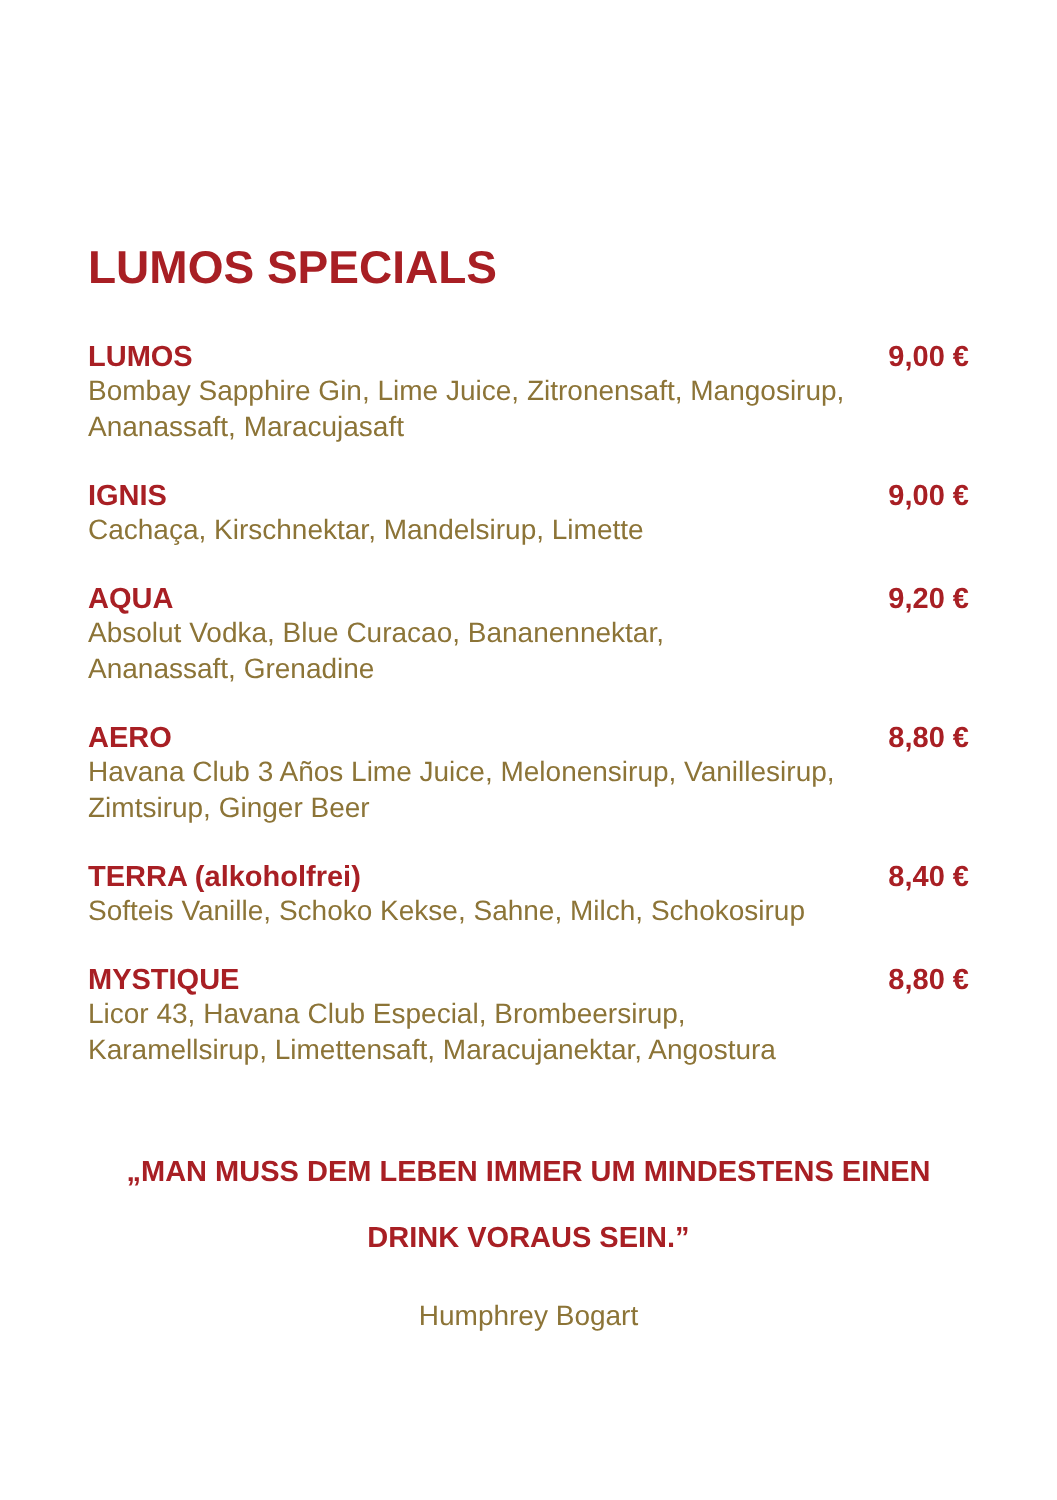LUMOS SPECIALS
LUMOS 9,00 €
Bombay Sapphire Gin, Lime Juice, Zitronensaft, Mangosirup, Ananassaft, Maracujasaft
IGNIS 9,00 €
Cachaça, Kirschnektar, Mandelsirup, Limette
AQUA 9,20 €
Absolut Vodka, Blue Curacao, Bananennektar,
Ananassaft, Grenadine
AERO 8,80 €
Havana Club 3 Años Lime Juice, Melonensirup, Vanillesirup, Zimtsirup, Ginger Beer
TERRA (alkoholfrei) 8,40 €
Softeis Vanille, Schoko Kekse, Sahne, Milch, Schokosirup
MYSTIQUE 8,80 €
Licor 43, Havana Club Especial, Brombeersirup, Karamellsirup, Limettensaft, Maracujanektar, Angostura
„MAN MUSS DEM LEBEN IMMER UM MINDESTENS EINEN
DRINK VORAUS SEIN.”
Humphrey Bogart